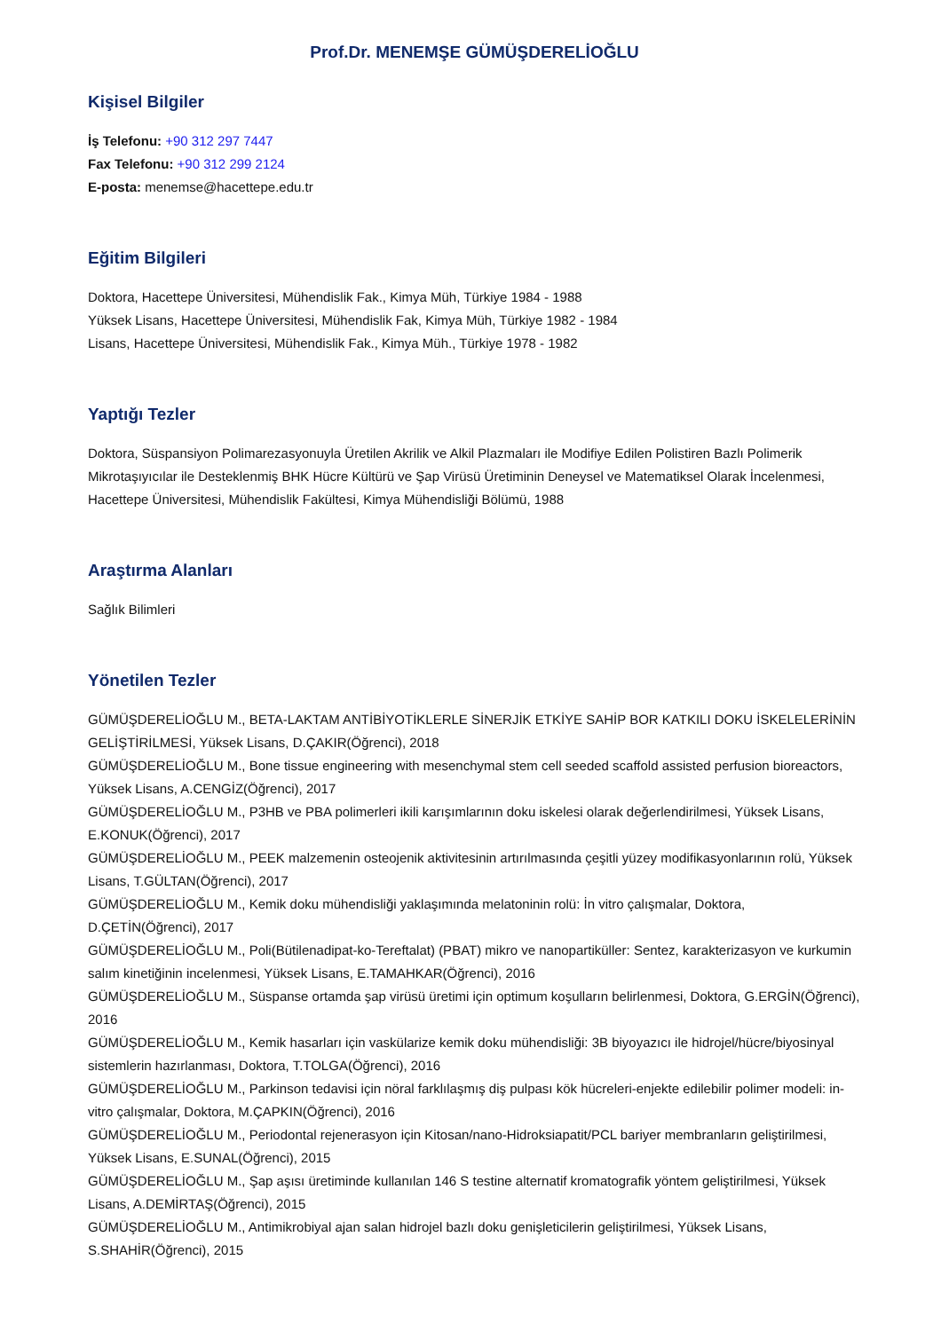Prof.Dr. MENEMŞE GÜMÜŞDERELİOĞLU
Kişisel Bilgiler
İş Telefonu: +90 312 297 7447
Fax Telefonu: +90 312 299 2124
E-posta: menemse@hacettepe.edu.tr
Eğitim Bilgileri
Doktora, Hacettepe Üniversitesi, Mühendislik Fak., Kimya Müh, Türkiye 1984 - 1988
Yüksek Lisans, Hacettepe Üniversitesi, Mühendislik Fak, Kimya Müh, Türkiye 1982 - 1984
Lisans, Hacettepe Üniversitesi, Mühendislik Fak., Kimya Müh., Türkiye 1978 - 1982
Yaptığı Tezler
Doktora, Süspansiyon Polimarezasyonuyla Üretilen Akrilik ve Alkil Plazmaları ile Modifiye Edilen Polistiren Bazlı Polimerik Mikrotaşıyıcılar ile Desteklenmiş BHK Hücre Kültürü ve Şap Virüsü Üretiminin Deneysel ve Matematiksel Olarak İncelenmesi, Hacettepe Üniversitesi, Mühendislik Fakültesi, Kimya Mühendisliği Bölümü, 1988
Araştırma Alanları
Sağlık Bilimleri
Yönetilen Tezler
GÜMÜŞDERELİOĞLU M., BETA-LAKTAM ANTİBİYOTİKLERLE SİNERJİK ETKİYE SAHİP BOR KATKILI DOKU İSKELELERİNİN GELİŞTİRİLMESİ, Yüksek Lisans, D.ÇAKIR(Öğrenci), 2018
GÜMÜŞDERELİOĞLU M., Bone tissue engineering with mesenchymal stem cell seeded scaffold assisted perfusion bioreactors, Yüksek Lisans, A.CENGİZ(Öğrenci), 2017
GÜMÜŞDERELİOĞLU M., P3HB ve PBA polimerleri ikili karışımlarının doku iskelesi olarak değerlendirilmesi, Yüksek Lisans, E.KONUK(Öğrenci), 2017
GÜMÜŞDERELİOĞLU M., PEEK malzemenin osteojenik aktivitesinin artırılmasında çeşitli yüzey modifikasyonlarının rolü, Yüksek Lisans, T.GÜLTAN(Öğrenci), 2017
GÜMÜŞDERELİOĞLU M., Kemik doku mühendisliği yaklaşımında melatoninin rolü: İn vitro çalışmalar, Doktora, D.ÇETİN(Öğrenci), 2017
GÜMÜŞDERELİOĞLU M., Poli(Bütilenadipat-ko-Tereftalat) (PBAT) mikro ve nanopartiküller: Sentez, karakterizasyon ve kurkumin salım kinetiğinin incelenmesi, Yüksek Lisans, E.TAMAHKAR(Öğrenci), 2016
GÜMÜŞDERELİOĞLU M., Süspanse ortamda şap virüsü üretimi için optimum koşulların belirlenmesi, Doktora, G.ERGİN(Öğrenci), 2016
GÜMÜŞDERELİOĞLU M., Kemik hasarları için vaskülarize kemik doku mühendisliği: 3B biyoyazıcı ile hidrojel/hücre/biyosinyal sistemlerin hazırlanması, Doktora, T.TOLGA(Öğrenci), 2016
GÜMÜŞDERELİOĞLU M., Parkinson tedavisi için nöral farklılaşmış diş pulpası kök hücreleri-enjekte edilebilir polimer modeli: in-vitro çalışmalar, Doktora, M.ÇAPKIN(Öğrenci), 2016
GÜMÜŞDERELİOĞLU M., Periodontal rejenerasyon için Kitosan/nano-Hidroksiapatit/PCL bariyer membranların geliştirilmesi, Yüksek Lisans, E.SUNAL(Öğrenci), 2015
GÜMÜŞDERELİOĞLU M., Şap aşısı üretiminde kullanılan 146 S testine alternatif kromatografik yöntem geliştirilmesi, Yüksek Lisans, A.DEMİRTAŞ(Öğrenci), 2015
GÜMÜŞDERELİOĞLU M., Antimikrobiyal ajan salan hidrojel bazlı doku genişleticilerin geliştirilmesi, Yüksek Lisans, S.SHAHİR(Öğrenci), 2015